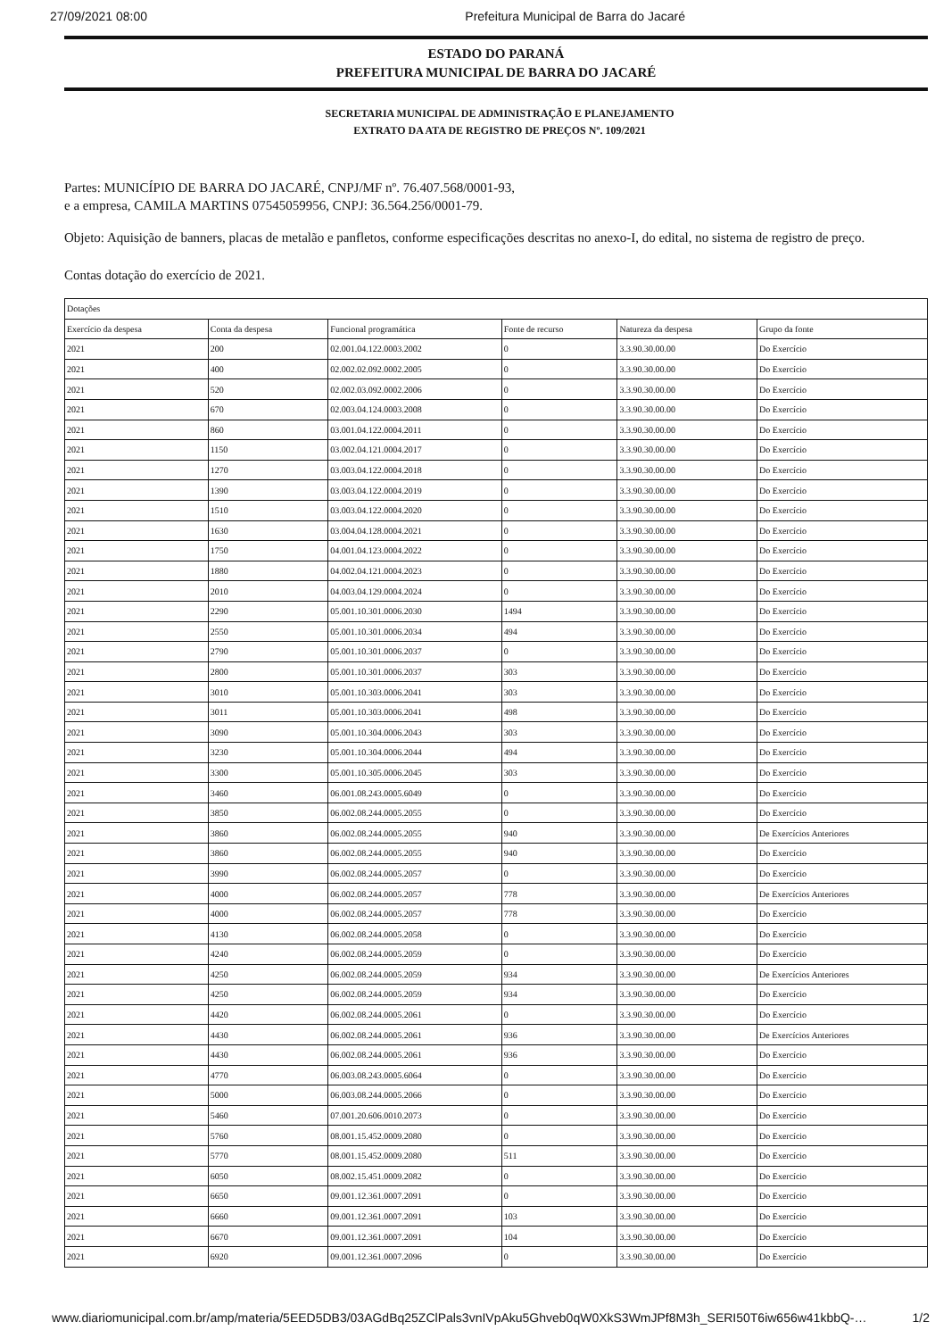27/09/2021 08:00 Prefeitura Municipal de Barra do Jacaré
ESTADO DO PARANÁ
PREFEITURA MUNICIPAL DE BARRA DO JACARÉ
SECRETARIA MUNICIPAL DE ADMINISTRAÇÃO E PLANEJAMENTO
EXTRATO DA ATA DE REGISTRO DE PREÇOS Nº. 109/2021
Partes: MUNICÍPIO DE BARRA DO JACARÉ, CNPJ/MF nº. 76.407.568/0001-93,
e a empresa, CAMILA MARTINS 07545059956, CNPJ: 36.564.256/0001-79.
Objeto: Aquisição de banners, placas de metalão e panfletos, conforme especificações descritas no anexo-I, do edital, no sistema de registro de preço.
Contas dotação do exercício de 2021.
| Dotações | | | | | |
| --- | --- | --- | --- | --- | --- |
| Exercício da despesa | Conta da despesa | Funcional programática | Fonte de recurso | Natureza da despesa | Grupo da fonte |
| 2021 | 200 | 02.001.04.122.0003.2002 | 0 | 3.3.90.30.00.00 | Do Exercício |
| 2021 | 400 | 02.002.02.092.0002.2005 | 0 | 3.3.90.30.00.00 | Do Exercício |
| 2021 | 520 | 02.002.03.092.0002.2006 | 0 | 3.3.90.30.00.00 | Do Exercício |
| 2021 | 670 | 02.003.04.124.0003.2008 | 0 | 3.3.90.30.00.00 | Do Exercício |
| 2021 | 860 | 03.001.04.122.0004.2011 | 0 | 3.3.90.30.00.00 | Do Exercício |
| 2021 | 1150 | 03.002.04.121.0004.2017 | 0 | 3.3.90.30.00.00 | Do Exercício |
| 2021 | 1270 | 03.003.04.122.0004.2018 | 0 | 3.3.90.30.00.00 | Do Exercício |
| 2021 | 1390 | 03.003.04.122.0004.2019 | 0 | 3.3.90.30.00.00 | Do Exercício |
| 2021 | 1510 | 03.003.04.122.0004.2020 | 0 | 3.3.90.30.00.00 | Do Exercício |
| 2021 | 1630 | 03.004.04.128.0004.2021 | 0 | 3.3.90.30.00.00 | Do Exercício |
| 2021 | 1750 | 04.001.04.123.0004.2022 | 0 | 3.3.90.30.00.00 | Do Exercício |
| 2021 | 1880 | 04.002.04.121.0004.2023 | 0 | 3.3.90.30.00.00 | Do Exercício |
| 2021 | 2010 | 04.003.04.129.0004.2024 | 0 | 3.3.90.30.00.00 | Do Exercício |
| 2021 | 2290 | 05.001.10.301.0006.2030 | 1494 | 3.3.90.30.00.00 | Do Exercício |
| 2021 | 2550 | 05.001.10.301.0006.2034 | 494 | 3.3.90.30.00.00 | Do Exercício |
| 2021 | 2790 | 05.001.10.301.0006.2037 | 0 | 3.3.90.30.00.00 | Do Exercício |
| 2021 | 2800 | 05.001.10.301.0006.2037 | 303 | 3.3.90.30.00.00 | Do Exercício |
| 2021 | 3010 | 05.001.10.303.0006.2041 | 303 | 3.3.90.30.00.00 | Do Exercício |
| 2021 | 3011 | 05.001.10.303.0006.2041 | 498 | 3.3.90.30.00.00 | Do Exercício |
| 2021 | 3090 | 05.001.10.304.0006.2043 | 303 | 3.3.90.30.00.00 | Do Exercício |
| 2021 | 3230 | 05.001.10.304.0006.2044 | 494 | 3.3.90.30.00.00 | Do Exercício |
| 2021 | 3300 | 05.001.10.305.0006.2045 | 303 | 3.3.90.30.00.00 | Do Exercício |
| 2021 | 3460 | 06.001.08.243.0005.6049 | 0 | 3.3.90.30.00.00 | Do Exercício |
| 2021 | 3850 | 06.002.08.244.0005.2055 | 0 | 3.3.90.30.00.00 | Do Exercício |
| 2021 | 3860 | 06.002.08.244.0005.2055 | 940 | 3.3.90.30.00.00 | De Exercícios Anteriores |
| 2021 | 3860 | 06.002.08.244.0005.2055 | 940 | 3.3.90.30.00.00 | Do Exercício |
| 2021 | 3990 | 06.002.08.244.0005.2057 | 0 | 3.3.90.30.00.00 | Do Exercício |
| 2021 | 4000 | 06.002.08.244.0005.2057 | 778 | 3.3.90.30.00.00 | De Exercícios Anteriores |
| 2021 | 4000 | 06.002.08.244.0005.2057 | 778 | 3.3.90.30.00.00 | Do Exercício |
| 2021 | 4130 | 06.002.08.244.0005.2058 | 0 | 3.3.90.30.00.00 | Do Exercício |
| 2021 | 4240 | 06.002.08.244.0005.2059 | 0 | 3.3.90.30.00.00 | Do Exercício |
| 2021 | 4250 | 06.002.08.244.0005.2059 | 934 | 3.3.90.30.00.00 | De Exercícios Anteriores |
| 2021 | 4250 | 06.002.08.244.0005.2059 | 934 | 3.3.90.30.00.00 | Do Exercício |
| 2021 | 4420 | 06.002.08.244.0005.2061 | 0 | 3.3.90.30.00.00 | Do Exercício |
| 2021 | 4430 | 06.002.08.244.0005.2061 | 936 | 3.3.90.30.00.00 | De Exercícios Anteriores |
| 2021 | 4430 | 06.002.08.244.0005.2061 | 936 | 3.3.90.30.00.00 | Do Exercício |
| 2021 | 4770 | 06.003.08.243.0005.6064 | 0 | 3.3.90.30.00.00 | Do Exercício |
| 2021 | 5000 | 06.003.08.244.0005.2066 | 0 | 3.3.90.30.00.00 | Do Exercício |
| 2021 | 5460 | 07.001.20.606.0010.2073 | 0 | 3.3.90.30.00.00 | Do Exercício |
| 2021 | 5760 | 08.001.15.452.0009.2080 | 0 | 3.3.90.30.00.00 | Do Exercício |
| 2021 | 5770 | 08.001.15.452.0009.2080 | 511 | 3.3.90.30.00.00 | Do Exercício |
| 2021 | 6050 | 08.002.15.451.0009.2082 | 0 | 3.3.90.30.00.00 | Do Exercício |
| 2021 | 6650 | 09.001.12.361.0007.2091 | 0 | 3.3.90.30.00.00 | Do Exercício |
| 2021 | 6660 | 09.001.12.361.0007.2091 | 103 | 3.3.90.30.00.00 | Do Exercício |
| 2021 | 6670 | 09.001.12.361.0007.2091 | 104 | 3.3.90.30.00.00 | Do Exercício |
| 2021 | 6920 | 09.001.12.361.0007.2096 | 0 | 3.3.90.30.00.00 | Do Exercício |
www.diariomunicipal.com.br/amp/materia/5EED5DB3/03AGdBq25ZClPals3vnIVpAku5Ghveb0qW0XkS3WmJPf8M3h_SERI50T6iw656w41kbbQ-… 1/2